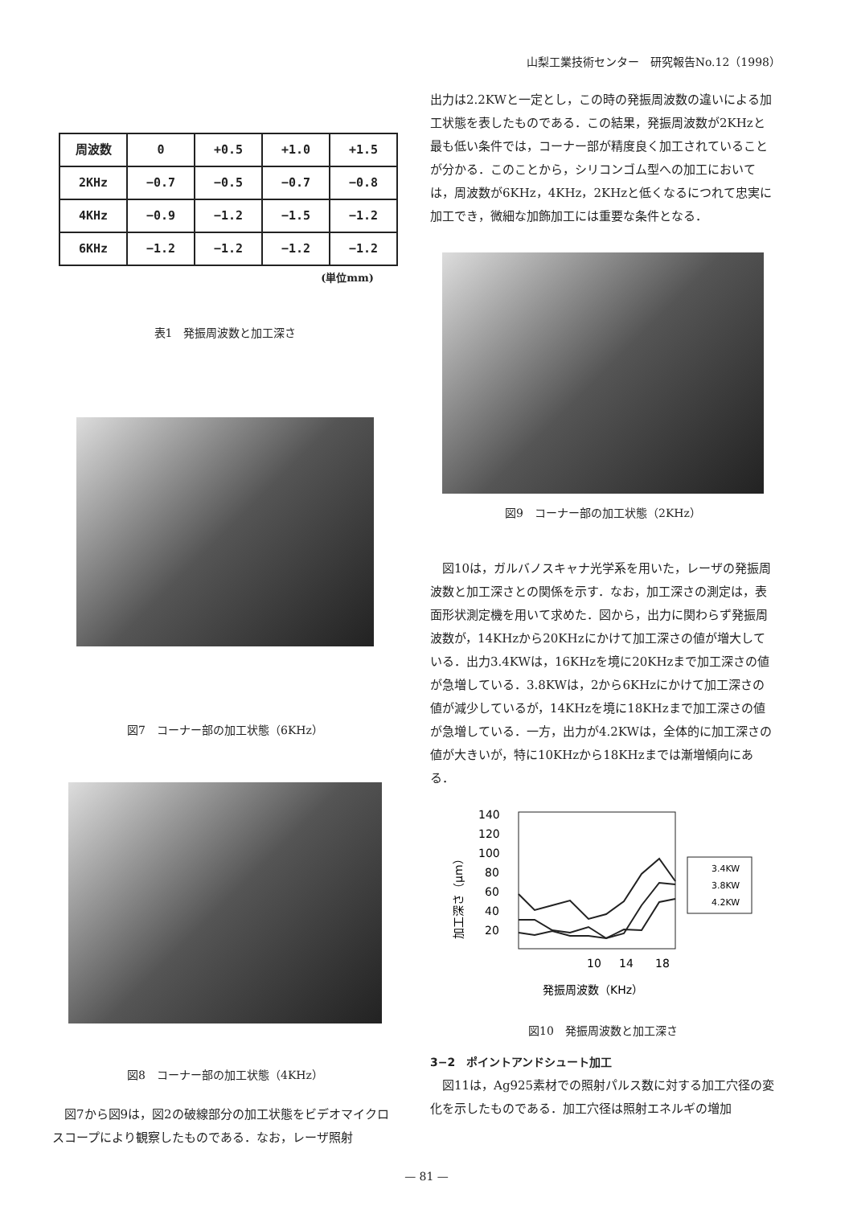山梨工業技術センター　研究報告No.12（1998）
| 周波数 | 0 | +0.5 | +1.0 | +1.5 |
| 2KHz | −0.7 | −0.5 | −0.7 | −0.8 |
| 4KHz | −0.9 | −1.2 | −1.5 | −1.2 |
| 6KHz | −1.2 | −1.2 | −1.2 | −1.2 |
(単位mm)
表1　発振周波数と加工深さ
図7　コーナー部の加工状態（6KHz）
図8　コーナー部の加工状態（4KHz）
　図7から図9は，図2の破線部分の加工状態をビデオマイクロスコープにより観察したものである．なお，レーザ照射
出力は2.2KWと一定とし，この時の発振周波数の違いによる加工状態を表したものである．この結果，発振周波数が2KHzと最も低い条件では，コーナー部が精度良く加工されていることが分かる．このことから，シリコンゴム型への加工においては，周波数が6KHz，4KHz，2KHzと低くなるにつれて忠実に加工でき，微細な加飾加工には重要な条件となる．
図9　コーナー部の加工状態（2KHz）
　図10は，ガルバノスキャナ光学系を用いた，レーザの発振周波数と加工深さとの関係を示す．なお，加工深さの測定は，表面形状測定機を用いて求めた．図から，出力に関わらず発振周波数が，14KHzから20KHzにかけて加工深さの値が増大している．出力3.4KWは，16KHzを境に20KHzまで加工深さの値が急増している．3.8KWは，2から6KHzにかけて加工深さの値が減少しているが，14KHzを境に18KHzまで加工深さの値が急増している．一方，出力が4.2KWは，全体的に加工深さの値が大きいが，特に10KHzから18KHzまでは漸増傾向にある．
140
120
100
80
60
40
20
3.4KW
3.8KW
4.2KW
10
14
18
発振周波数（KHz）
加工深さ（μm）
図10　発振周波数と加工深さ
3−2　ポイントアンドシュート加工
　図11は，Ag925素材での照射パルス数に対する加工穴径の変化を示したものである．加工穴径は照射エネルギの増加
— 81 —